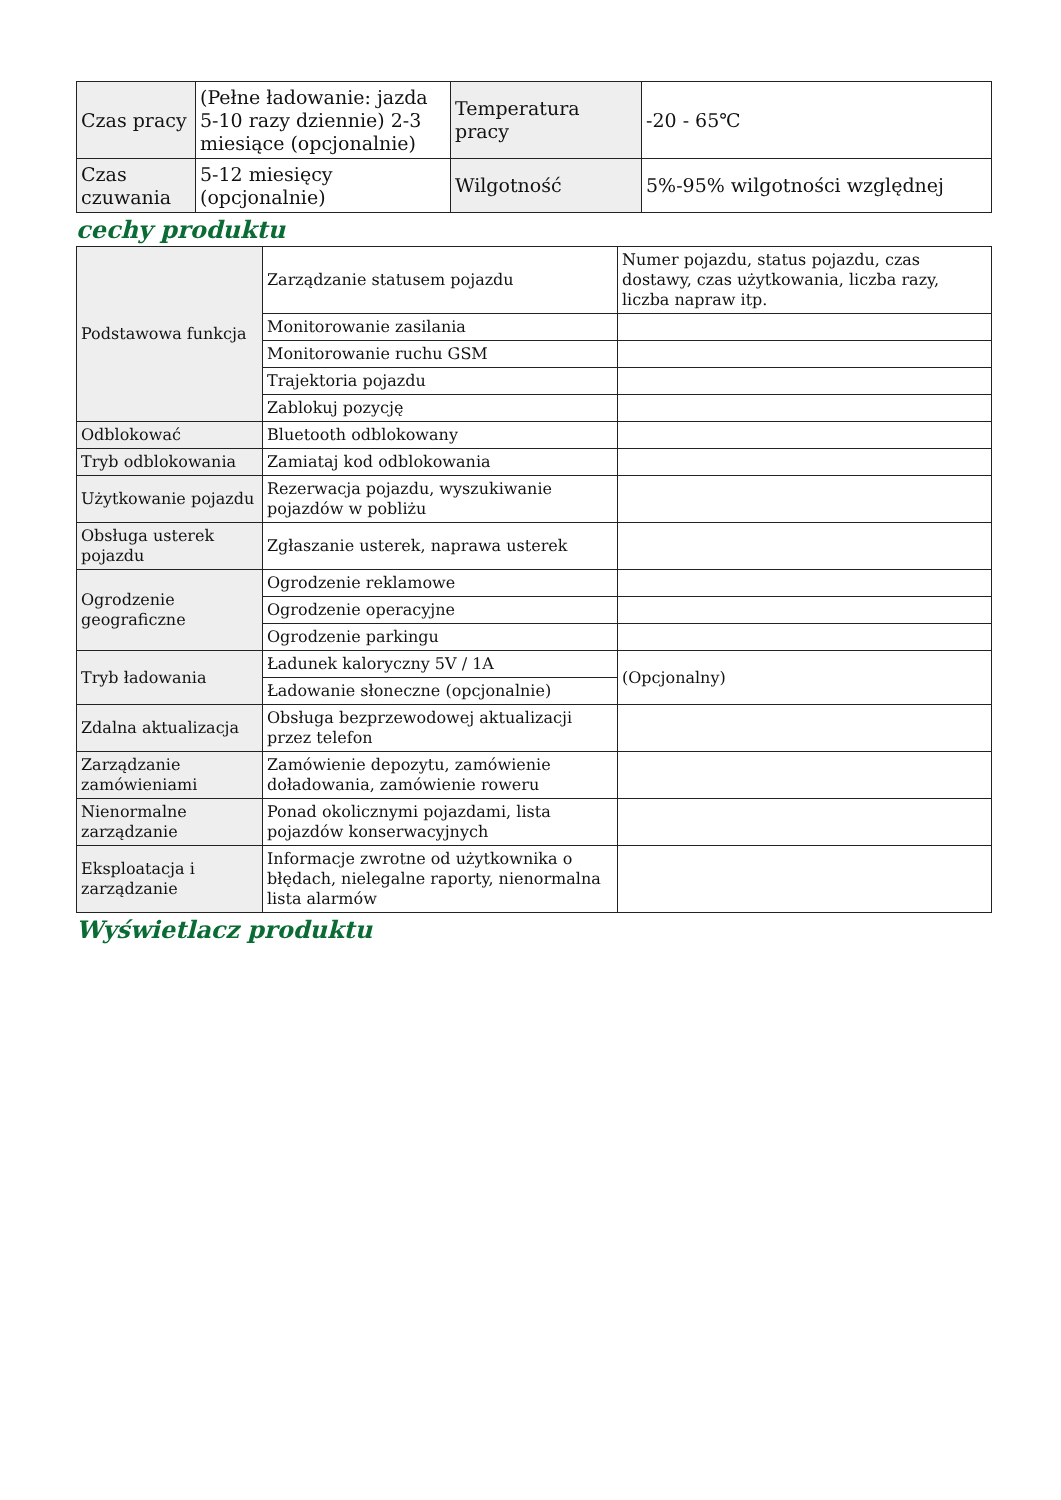| Czas pracy | (Pełne ładowanie: jazda 5-10 razy dziennie) 2-3 miesiące (opcjonalnie) | Temperatura pracy | -20 - 65℃ |
| Czas czuwania | 5-12 miesięcy (opcjonalnie) | Wilgotność | 5%-95% wilgotności względnej |
cechy produktu
| Podstawowa funkcja | Zarządzanie statusem pojazdu | Numer pojazdu, status pojazdu, czas dostawy, czas użytkowania, liczba razy, liczba napraw itp. |
| | Monitorowanie zasilania | |
| | Monitorowanie ruchu GSM | |
| | Trajektoria pojazdu | |
| | Zablokuj pozycję | |
| Odblokować | Bluetooth odblokowany | |
| Tryb odblokowania | Zamiataj kod odblokowania | |
| Użytkowanie pojazdu | Rezerwacja pojazdu, wyszukiwanie pojazdów w pobliżu | |
| Obsługa usterek pojazdu | Zgłaszanie usterek, naprawa usterek | |
| Ogrodzenie geograficzne | Ogrodzenie reklamowe | |
| | Ogrodzenie operacyjne | |
| | Ogrodzenie parkingu | |
| Tryb ładowania | Ładunek kaloryczny 5V / 1A | (Opcjonalny) |
| | Ładowanie słoneczne (opcjonalnie) | |
| Zdalna aktualizacja | Obsługa bezprzewodowej aktualizacji przez telefon | |
| Zarządzanie zamówieniami | Zamówienie depozytu, zamówienie doładowania, zamówienie roweru | |
| Nienormalne zarządzanie | Ponad okolicznymi pojazdami, lista pojazdów konserwacyjnych | |
| Eksploatacja i zarządzanie | Informacje zwrotne od użytkownika o błędach, nielegalne raporty, nienormalna lista alarmów | |
Wyświetlacz produktu